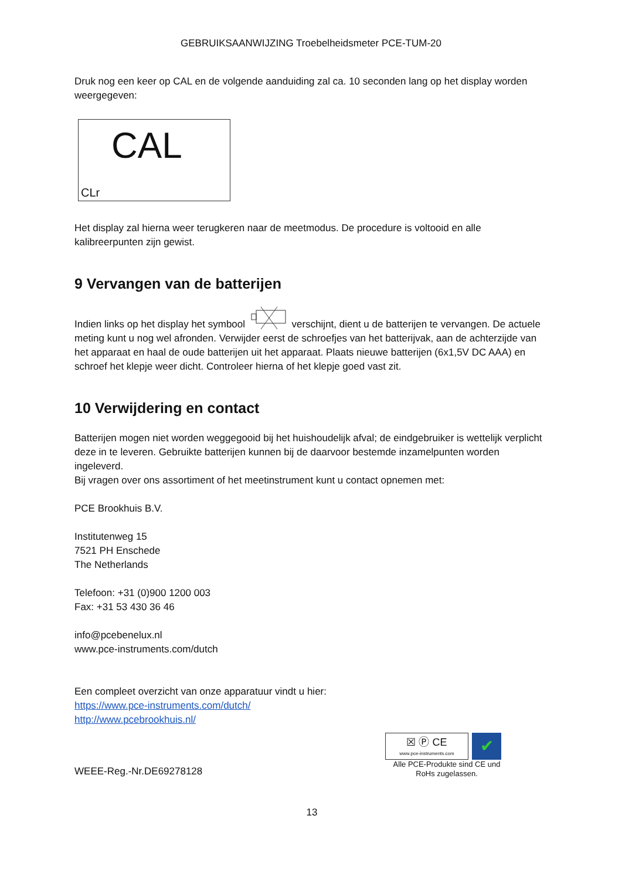GEBRUIKSAANWIJZING Troebelheidsmeter PCE-TUM-20
Druk nog een keer op CAL en de volgende aanduiding zal ca. 10 seconden lang op het display worden weergegeven:
CAL
CLr
Het display zal hierna weer terugkeren naar de meetmodus. De procedure is voltooid en alle kalibreerpunten zijn gewist.
9 Vervangen van de batterijen
Indien links op het display het symbool verschijnt, dient u de batterijen te vervangen. De actuele meting kunt u nog wel afronden. Verwijder eerst de schroefjes van het batterijvak, aan de achterzijde van het apparaat en haal de oude batterijen uit het apparaat. Plaats nieuwe batterijen (6x1,5V DC AAA) en schroef het klepje weer dicht. Controleer hierna of het klepje goed vast zit.
10 Verwijdering en contact
Batterijen mogen niet worden weggegooid bij het huishoudelijk afval; de eindgebruiker is wettelijk verplicht deze in te leveren. Gebruikte batterijen kunnen bij de daarvoor bestemde inzamelpunten worden ingeleverd.
Bij vragen over ons assortiment of het meetinstrument kunt u contact opnemen met:
PCE Brookhuis B.V.
Institutenweg 15
7521 PH Enschede
The Netherlands
Telefoon: +31 (0)900 1200 003
Fax: +31 53 430 36 46
info@pcebenelux.nl
www.pce-instruments.com/dutch
Een compleet overzicht van onze apparatuur vindt u hier:
https://www.pce-instruments.com/dutch/
http://www.pcebrookhuis.nl/
WEEE-Reg.-Nr.DE69278128
☒ Ⓟ CE
www.pce-instruments.com
✔
Alle PCE-Produkte sind CE und RoHs zugelassen.
13